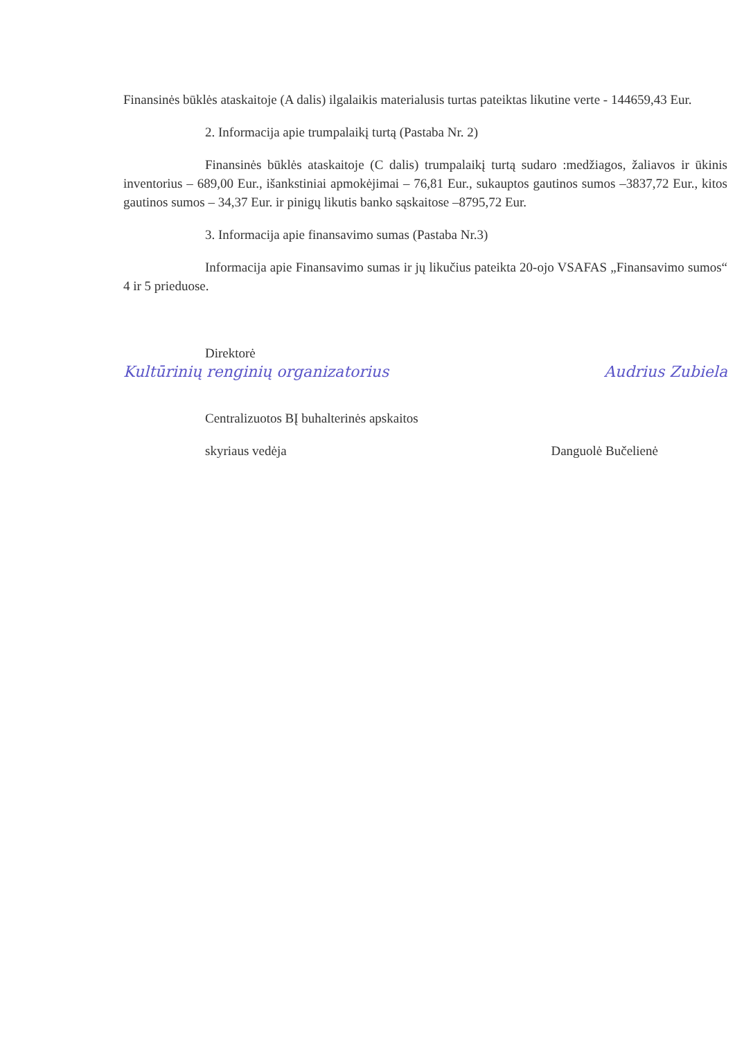Finansinės būklės ataskaitoje (A dalis) ilgalaikis materialusis turtas pateiktas likutine verte - 144659,43 Eur.
2. Informacija apie trumpalaikį turtą (Pastaba Nr. 2)
Finansinės būklės ataskaitoje (C dalis) trumpalaikį turtą sudaro :medžiagos, žaliavos ir ūkinis inventorius – 689,00 Eur., išankstiniai apmokėjimai – 76,81 Eur., sukauptos gautinos sumos –3837,72 Eur., kitos gautinos sumos – 34,37 Eur. ir pinigų likutis banko sąskaitose –8795,72 Eur.
3. Informacija apie finansavimo sumas (Pastaba Nr.3)
Informacija apie Finansavimo sumas ir jų likučius pateikta 20-ojo VSAFAS „Finansavimo sumos“ 4 ir 5 prieduose.
Direktorė
Kultūrinių renginių organizatorius Audrius Zubiela
Centralizuotos BĮ buhalterinės apskaitos
skyriaus vedėja Danguolė Bučelienė